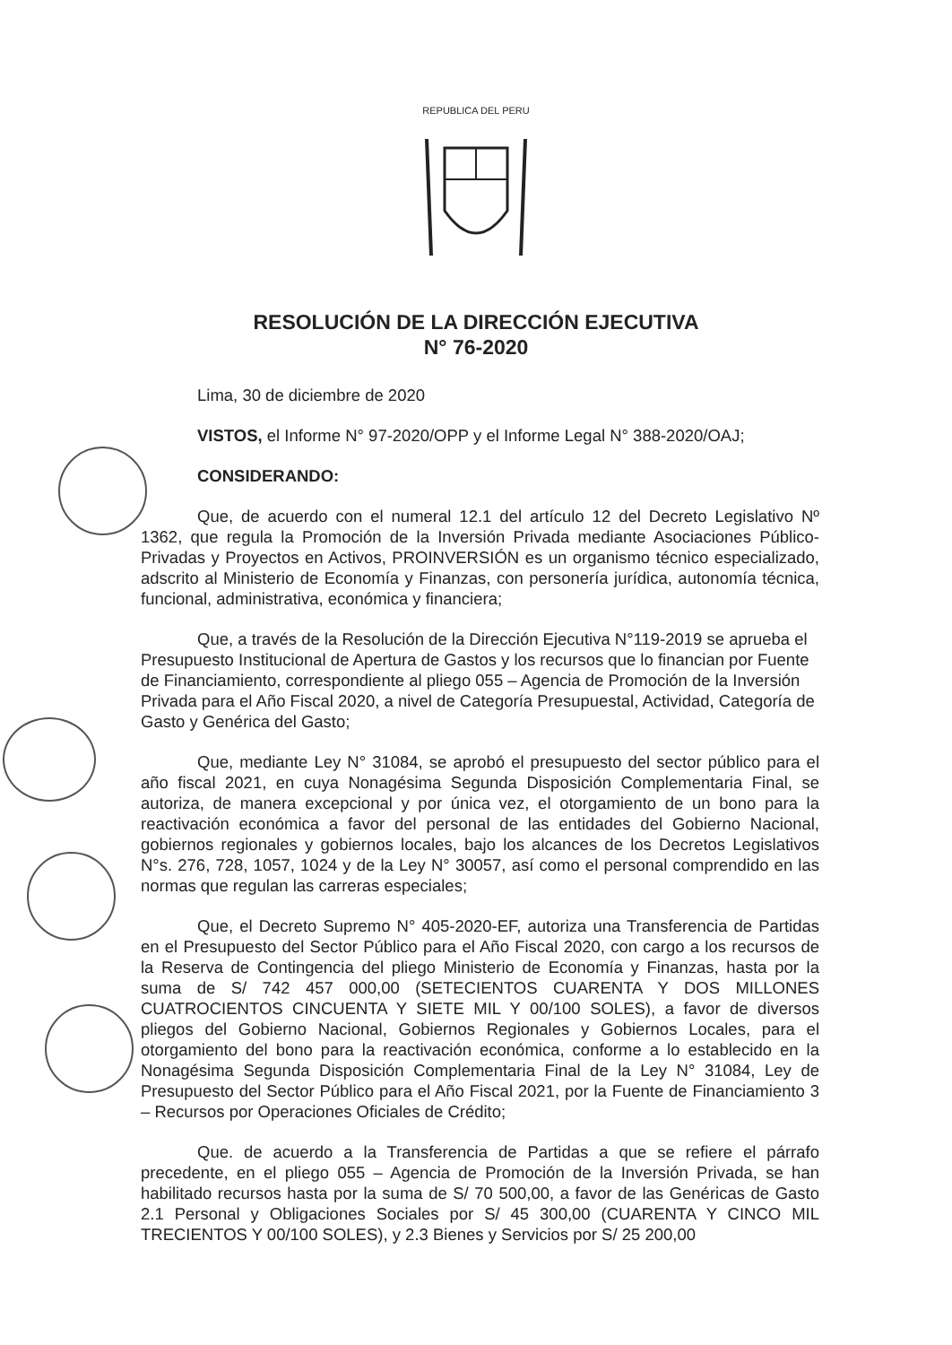REPUBLICA DEL PERU
RESOLUCIÓN DE LA DIRECCIÓN EJECUTIVA
N° 76-2020
Lima, 30 de diciembre de 2020
VISTOS, el Informe N° 97-2020/OPP y el Informe Legal N° 388-2020/OAJ;
CONSIDERANDO:
Que, de acuerdo con el numeral 12.1 del artículo 12 del Decreto Legislativo Nº 1362, que regula la Promoción de la Inversión Privada mediante Asociaciones Público-Privadas y Proyectos en Activos, PROINVERSIÓN es un organismo técnico especializado, adscrito al Ministerio de Economía y Finanzas, con personería jurídica, autonomía técnica, funcional, administrativa, económica y financiera;
Que, a través de la Resolución de la Dirección Ejecutiva N°119-2019 se aprueba el Presupuesto Institucional de Apertura de Gastos y los recursos que lo financian por Fuente de Financiamiento, correspondiente al pliego 055 – Agencia de Promoción de la Inversión Privada para el Año Fiscal 2020, a nivel de Categoría Presupuestal, Actividad, Categoría de Gasto y Genérica del Gasto;
Que, mediante Ley N° 31084, se aprobó el presupuesto del sector público para el año fiscal 2021, en cuya Nonagésima Segunda Disposición Complementaria Final, se autoriza, de manera excepcional y por única vez, el otorgamiento de un bono para la reactivación económica a favor del personal de las entidades del Gobierno Nacional, gobiernos regionales y gobiernos locales, bajo los alcances de los Decretos Legislativos N°s. 276, 728, 1057, 1024 y de la Ley N° 30057, así como el personal comprendido en las normas que regulan las carreras especiales;
Que, el Decreto Supremo N° 405-2020-EF, autoriza una Transferencia de Partidas en el Presupuesto del Sector Público para el Año Fiscal 2020, con cargo a los recursos de la Reserva de Contingencia del pliego Ministerio de Economía y Finanzas, hasta por la suma de S/ 742 457 000,00 (SETECIENTOS CUARENTA Y DOS MILLONES CUATROCIENTOS CINCUENTA Y SIETE MIL Y 00/100 SOLES), a favor de diversos pliegos del Gobierno Nacional, Gobiernos Regionales y Gobiernos Locales, para el otorgamiento del bono para la reactivación económica, conforme a lo establecido en la Nonagésima Segunda Disposición Complementaria Final de la Ley N° 31084, Ley de Presupuesto del Sector Público para el Año Fiscal 2021, por la Fuente de Financiamiento 3 – Recursos por Operaciones Oficiales de Crédito;
Que. de acuerdo a la Transferencia de Partidas a que se refiere el párrafo precedente, en el pliego 055 – Agencia de Promoción de la Inversión Privada, se han habilitado recursos hasta por la suma de S/ 70 500,00, a favor de las Genéricas de Gasto 2.1 Personal y Obligaciones Sociales por S/ 45 300,00 (CUARENTA Y CINCO MIL TRECIENTOS Y 00/100 SOLES), y 2.3 Bienes y Servicios por S/ 25 200,00